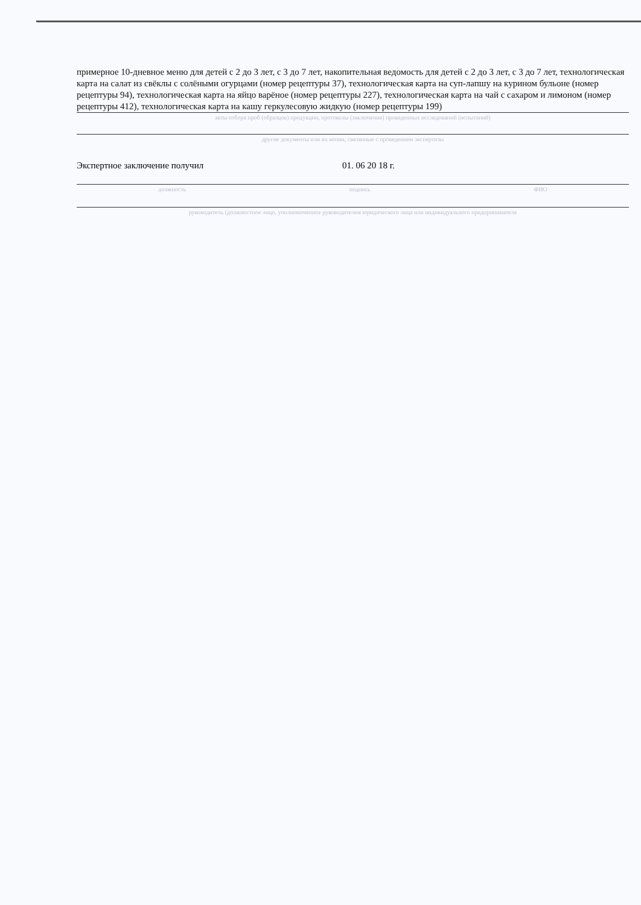примерное 10-дневное меню для детей с 2 до 3 лет, с 3 до 7 лет, накопительная ведомость для детей с 2 до 3 лет, с 3 до 7 лет, технологическая карта на салат из свёклы с солёными огурцами (номер рецептуры 37), технологическая карта на суп-лапшу на курином бульоне (номер рецептуры 94), технологическая карта на яйцо варёное (номер рецептуры 227), технологическая карта на чай с сахаром и лимоном (номер рецептуры 412), технологическая карта на кашу геркулесовую жидкую (номер рецептуры 199)
акты отбора проб (образцов) продукции, протоколы (заключения) проведенных исследований (испытаний)
другие документы или их копии, связанные с проведением экспертизы
Экспертное заключение получил 01. 06 20 18 г.
должность подпись ФИО
руководитель (должностное лицо, уполномоченное руководителем юридического лица или индивидуального предпринимателя